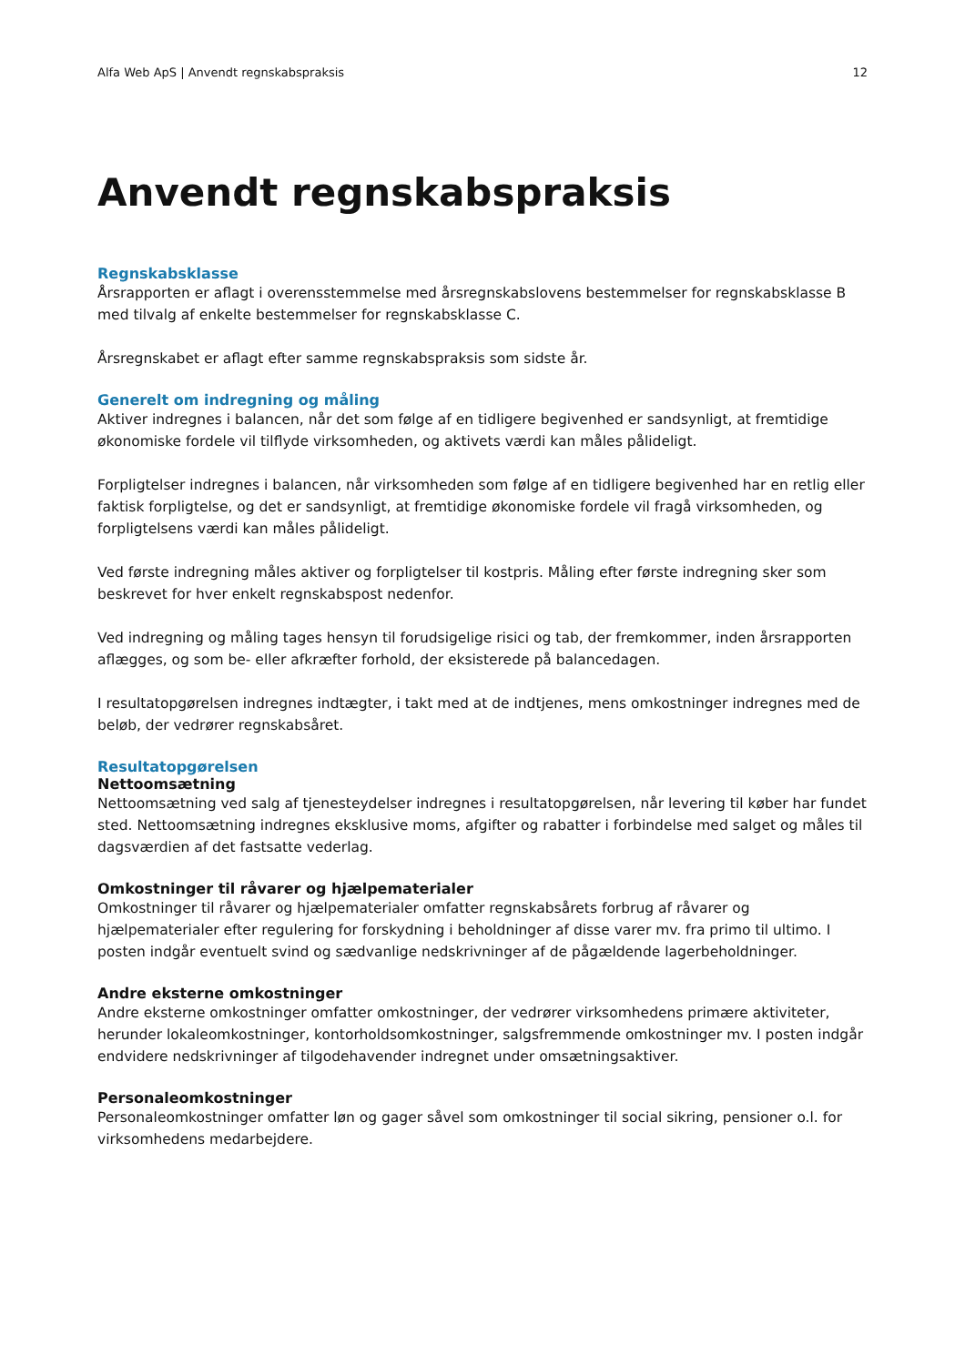Alfa Web ApS | Anvendt regnskabspraksis 12
Anvendt regnskabspraksis
Regnskabsklasse
Årsrapporten er aflagt i overensstemmelse med årsregnskabslovens bestemmelser for regnskabsklasse B med tilvalg af enkelte bestemmelser for regnskabsklasse C.
Årsregnskabet er aflagt efter samme regnskabspraksis som sidste år.
Generelt om indregning og måling
Aktiver indregnes i balancen, når det som følge af en tidligere begivenhed er sandsynligt, at fremtidige økonomiske fordele vil tilflyde virksomheden, og aktivets værdi kan måles pålideligt.
Forpligtelser indregnes i balancen, når virksomheden som følge af en tidligere begivenhed har en retlig eller faktisk forpligtelse, og det er sandsynligt, at fremtidige økonomiske fordele vil fragå virksomheden, og forpligtelsens værdi kan måles pålideligt.
Ved første indregning måles aktiver og forpligtelser til kostpris. Måling efter første indregning sker som beskrevet for hver enkelt regnskabspost nedenfor.
Ved indregning og måling tages hensyn til forudsigelige risici og tab, der fremkommer, inden årsrapporten aflægges, og som be- eller afkræfter forhold, der eksisterede på balancedagen.
I resultatopgørelsen indregnes indtægter, i takt med at de indtjenes, mens omkostninger indregnes med de beløb, der vedrører regnskabsåret.
Resultatopgørelsen
Nettoomsætning
Nettoomsætning ved salg af tjenesteydelser indregnes i resultatopgørelsen, når levering til køber har fundet sted. Nettoomsætning indregnes eksklusive moms, afgifter og rabatter i forbindelse med salget og måles til dagsværdien af det fastsatte vederlag.
Omkostninger til råvarer og hjælpematerialer
Omkostninger til råvarer og hjælpematerialer omfatter regnskabsårets forbrug af råvarer og hjælpematerialer efter regulering for forskydning i beholdninger af disse varer mv. fra primo til ultimo. I posten indgår eventuelt svind og sædvanlige nedskrivninger af de pågældende lagerbeholdninger.
Andre eksterne omkostninger
Andre eksterne omkostninger omfatter omkostninger, der vedrører virksomhedens primære aktiviteter, herunder lokaleomkostninger, kontorholdsomkostninger, salgsfremmende omkostninger mv. I posten indgår endvidere nedskrivninger af tilgodehavender indregnet under omsætningsaktiver.
Personaleomkostninger
Personaleomkostninger omfatter løn og gager såvel som omkostninger til social sikring, pensioner o.l. for virksomhedens medarbejdere.